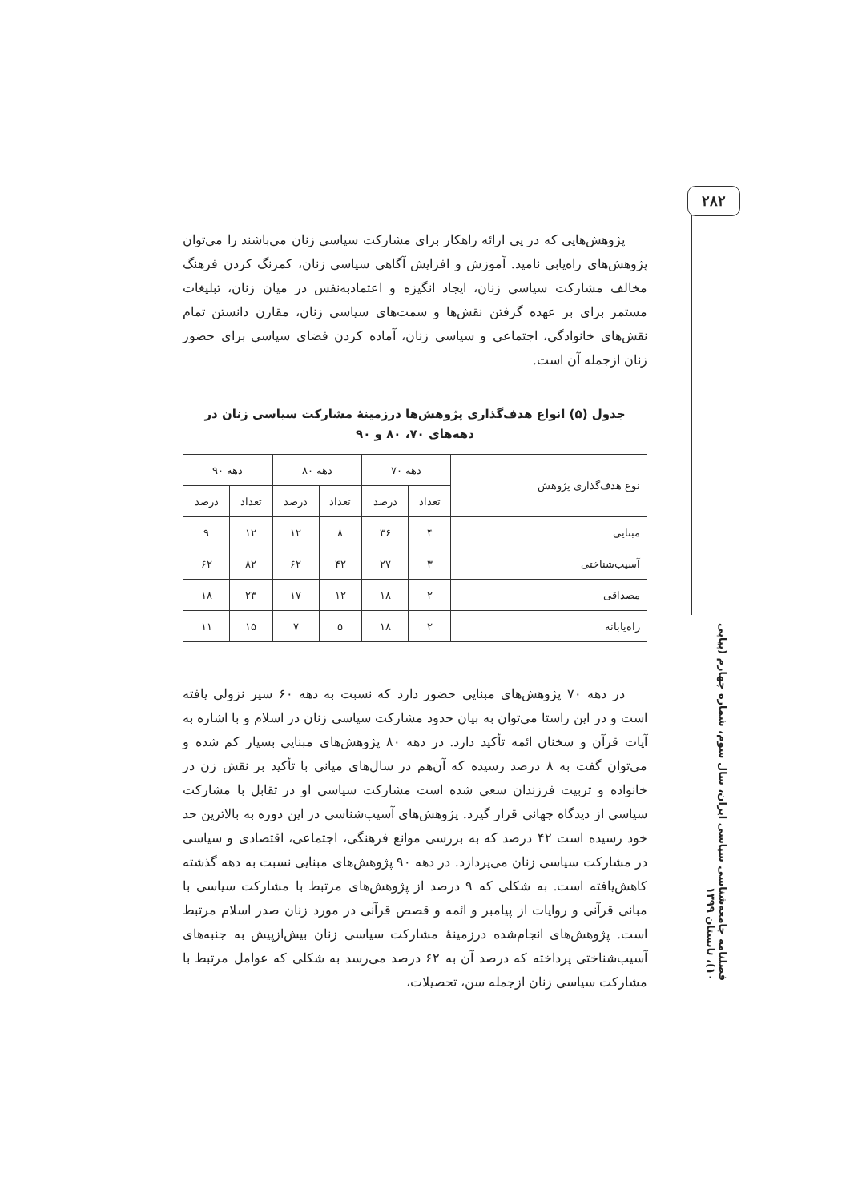۲۸۲
فصلنامه جامعه‌شناسی سیاسی ایران، سال سوم، شماره چهارم (پیاپی ۱۰)، تابستان ۱۳۹۹
پژوهش‌هایی که در پی ارائه راهکار برای مشارکت سیاسی زنان می‌باشند را می‌توان پژوهش‌های راه‌یابی نامید. آموزش و افزایش آگاهی سیاسی زنان، کمرنگ کردن فرهنگ مخالف مشارکت سیاسی زنان، ایجاد انگیزه و اعتمادبه‌نفس در میان زنان، تبلیغات مستمر برای بر عهده گرفتن نقش‌ها و سمت‌های سیاسی زنان، مقارن دانستن تمام نقش‌های خانوادگی، اجتماعی و سیاسی زنان، آماده کردن فضای سیاسی برای حضور زنان ازجمله آن است.
جدول (۵) انواع هدف‌گذاری پژوهش‌ها درزمینۀ مشارکت سیاسی زنان در
دهه‌های ۷۰، ۸۰ و ۹۰
| نوع هدف‌گذاری پژوهش | دهه ۷۰ | | دهه ۸۰ | | دهه ۹۰ | |
| --- | --- | --- | --- | --- | --- | --- |
| | تعداد | درصد | تعداد | درصد | تعداد | درصد |
| مبنایی | ۴ | ۳۶ | ۸ | ۱۲ | ۱۲ | ۹ |
| آسیب‌شناختی | ۳ | ۲۷ | ۴۲ | ۶۲ | ۸۲ | ۶۲ |
| مصداقی | ۲ | ۱۸ | ۱۲ | ۱۷ | ۲۳ | ۱۸ |
| راه‌یابانه | ۲ | ۱۸ | ۵ | ۷ | ۱۵ | ۱۱ |
در دهه ۷۰ پژوهش‌های مبنایی حضور دارد که نسبت به دهه ۶۰ سیر نزولی یافته است و در این راستا می‌توان به بیان حدود مشارکت سیاسی زنان در اسلام و با اشاره به آیات قرآن و سخنان ائمه تأکید دارد. در دهه ۸۰ پژوهش‌های مبنایی بسیار کم شده و می‌توان گفت به ۸ درصد رسیده که آن‌هم در سال‌های میانی با تأکید بر نقش زن در خانواده و تربیت فرزندان سعی شده است مشارکت سیاسی او در تقابل با مشارکت سیاسی از دیدگاه جهانی قرار گیرد. پژوهش‌های آسیب‌شناسی در این دوره به بالاترین حد خود رسیده است ۴۲ درصد که به بررسی موانع فرهنگی، اجتماعی، اقتصادی و سیاسی در مشارکت سیاسی زنان می‌پردازد. در دهه ۹۰ پژوهش‌های مبنایی نسبت به دهه گذشته کاهش‌یافته است. به شکلی که ۹ درصد از پژوهش‌های مرتبط با مشارکت سیاسی با مبانی قرآنی و روایات از پیامبر و ائمه و قصص قرآنی در مورد زنان صدر اسلام مرتبط است. پژوهش‌های انجام‌شده درزمینۀ مشارکت سیاسی زنان بیش‌ازپیش به جنبه‌های آسیب‌شناختی پرداخته که درصد آن به ۶۲ درصد می‌رسد به شکلی که عوامل مرتبط با مشارکت سیاسی زنان ازجمله سن، تحصیلات،